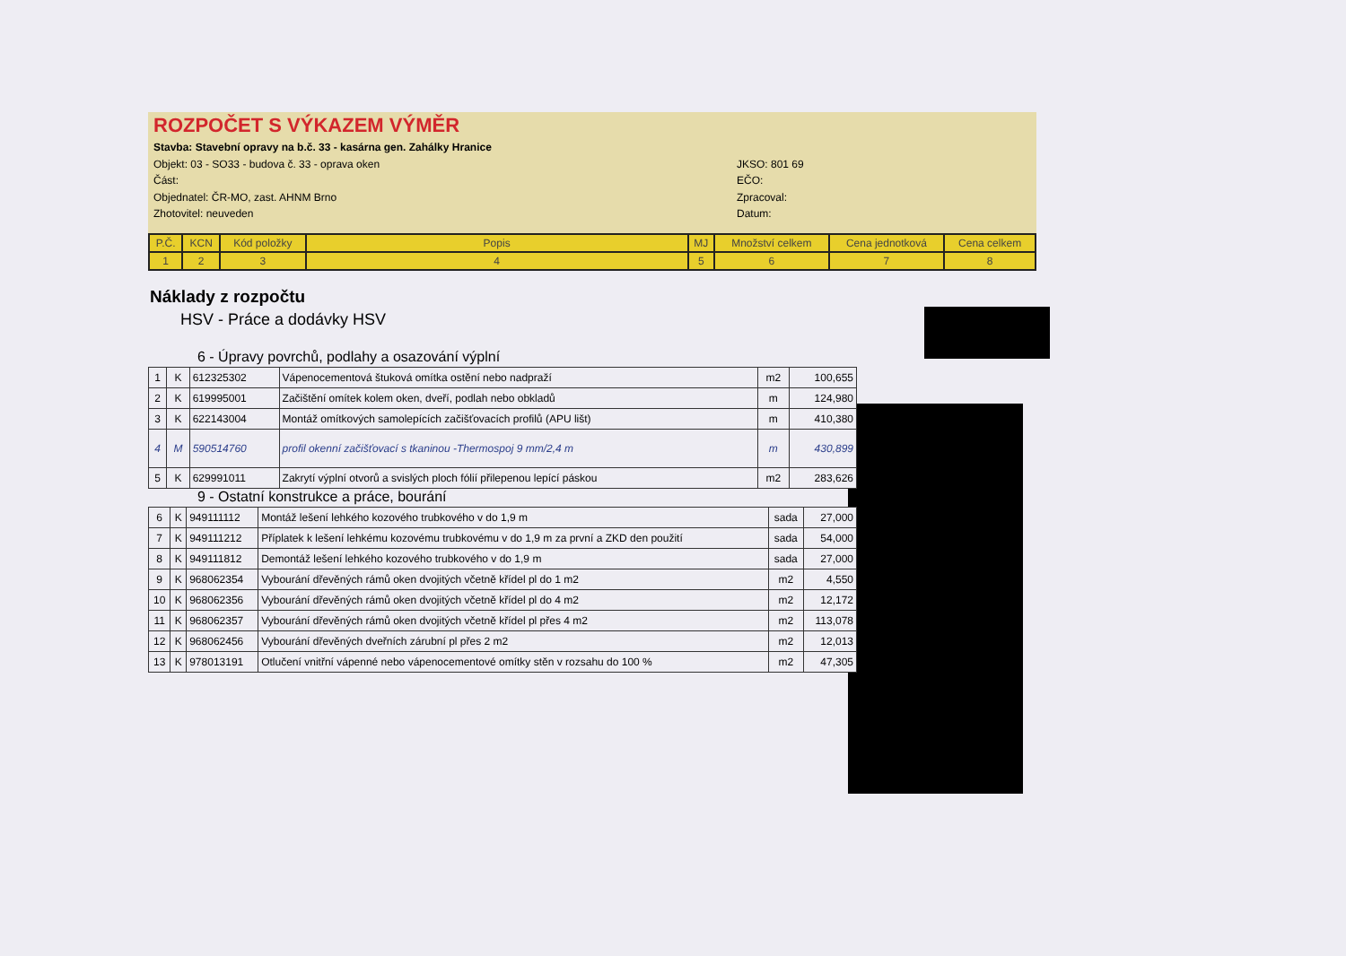ROZPOČET S VÝKAZEM VÝMĚR
Stavba: Stavební opravy na b.č. 33 - kasárna gen. Zahálky Hranice
Objekt: 03 - SO33 - budova č. 33 - oprava oken
Část:
Objednatel: ČR-MO, zast. AHNM Brno
Zhotovitel: neuveden
JKSO: 801 69
EČO:
Zpracoval:
Datum:
| P.Č. | KCN | Kód položky | Popis | MJ | Množství celkem | Cena jednotková | Cena celkem |
| --- | --- | --- | --- | --- | --- | --- | --- |
| 1 | 2 | 3 | 4 | 5 | 6 | 7 | 8 |
Náklady z rozpočtu
HSV - Práce a dodávky HSV
6 - Úpravy povrchů, podlahy a osazování výplní
| 1 | K | 612325302 | Vápenocementová štuková omítka ostění nebo nadpraží | m2 | 100,655 |
| 2 | K | 619995001 | Začištění omítek kolem oken, dveří, podlah nebo obkladů | m | 124,980 |
| 3 | K | 622143004 | Montáž omítkových samolepících začišťovacích profilů (APU lišt) | m | 410,380 |
| 4 | M | 590514760 | profil okenní začišťovací s tkaninou -Thermospoj 9 mm/2,4 m | m | 430,899 |
| 5 | K | 629991011 | Zakrytí výplní otvorů a svislých ploch fólií přilepenou lepící páskou | m2 | 283,626 |
9 - Ostatní konstrukce a práce, bourání
| 6 | K | 949111112 | Montáž lešení lehkého kozového trubkového v do 1,9 m | sada | 27,000 |
| 7 | K | 949111212 | Příplatek k lešení lehkému kozovému trubkovému v do 1,9 m za první a ZKD den použití | sada | 54,000 |
| 8 | K | 949111812 | Demontáž lešení lehkého kozového trubkového v do 1,9 m | sada | 27,000 |
| 9 | K | 968062354 | Vybourání dřevěných rámů oken dvojitých včetně křídel pl do 1 m2 | m2 | 4,550 |
| 10 | K | 968062356 | Vybourání dřevěných rámů oken dvojitých včetně křídel pl do 4 m2 | m2 | 12,172 |
| 11 | K | 968062357 | Vybourání dřevěných rámů oken dvojitých včetně křídel pl přes 4 m2 | m2 | 113,078 |
| 12 | K | 968062456 | Vybourání dřevěných dveřních zárubní pl přes 2 m2 | m2 | 12,013 |
| 13 | K | 978013191 | Otlučení vnitřní vápenné nebo vápenocementové omítky stěn v rozsahu do 100 % | m2 | 47,305 |